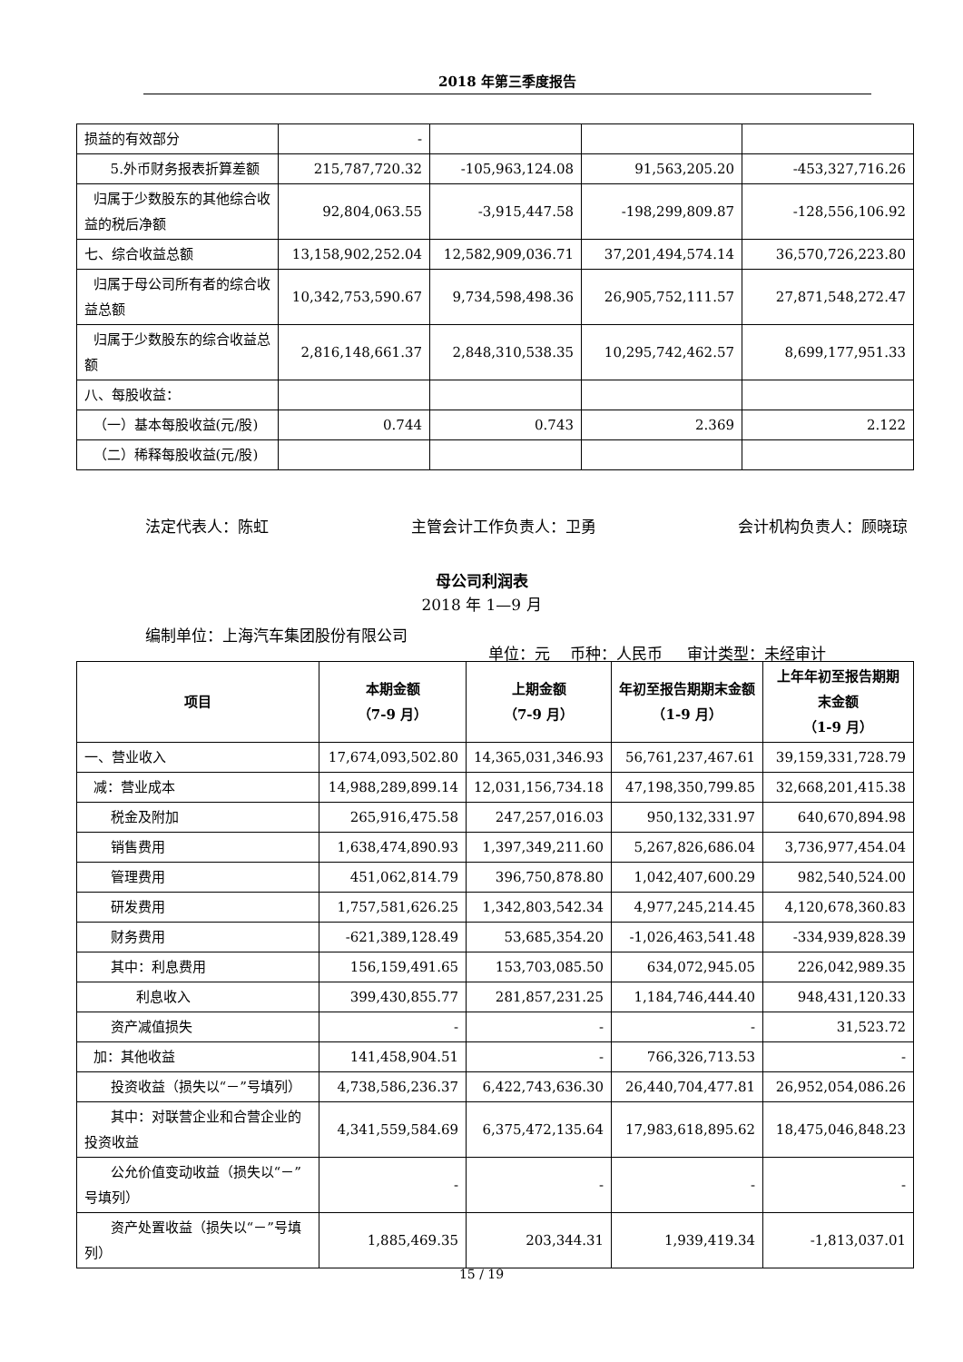2018 年第三季度报告
| 损益的有效部分 | - | | | |
| 5.外币财务报表折算差额 | 215,787,720.32 | -105,963,124.08 | 91,563,205.20 | -453,327,716.26 |
| 归属于少数股东的其他综合收益的税后净额 | 92,804,063.55 | -3,915,447.58 | -198,299,809.87 | -128,556,106.92 |
| 七、综合收益总额 | 13,158,902,252.04 | 12,582,909,036.71 | 37,201,494,574.14 | 36,570,726,223.80 |
| 归属于母公司所有者的综合收益总额 | 10,342,753,590.67 | 9,734,598,498.36 | 26,905,752,111.57 | 27,871,548,272.47 |
| 归属于少数股东的综合收益总额 | 2,816,148,661.37 | 2,848,310,538.35 | 10,295,742,462.57 | 8,699,177,951.33 |
| 八、每股收益： | | | | |
| （一）基本每股收益(元/股) | 0.744 | 0.743 | 2.369 | 2.122 |
| （二）稀释每股收益(元/股) | | | | |
法定代表人：陈虹 主管会计工作负责人：卫勇 会计机构负责人：顾晓琼
母公司利润表
2018 年 1—9 月
编制单位：上海汽车集团股份有限公司
单位：元 币种：人民币 审计类型：未经审计
| 项目 | 本期金额 （7-9 月） | 上期金额 （7-9 月） | 年初至报告期期末金额 （1-9 月） | 上年年初至报告期期末金额 （1-9 月） |
| --- | --- | --- | --- | --- |
| 一、营业收入 | 17,674,093,502.80 | 14,365,031,346.93 | 56,761,237,467.61 | 39,159,331,728.79 |
| 减：营业成本 | 14,988,289,899.14 | 12,031,156,734.18 | 47,198,350,799.85 | 32,668,201,415.38 |
| 税金及附加 | 265,916,475.58 | 247,257,016.03 | 950,132,331.97 | 640,670,894.98 |
| 销售费用 | 1,638,474,890.93 | 1,397,349,211.60 | 5,267,826,686.04 | 3,736,977,454.04 |
| 管理费用 | 451,062,814.79 | 396,750,878.80 | 1,042,407,600.29 | 982,540,524.00 |
| 研发费用 | 1,757,581,626.25 | 1,342,803,542.34 | 4,977,245,214.45 | 4,120,678,360.83 |
| 财务费用 | -621,389,128.49 | 53,685,354.20 | -1,026,463,541.48 | -334,939,828.39 |
| 其中：利息费用 | 156,159,491.65 | 153,703,085.50 | 634,072,945.05 | 226,042,989.35 |
| 利息收入 | 399,430,855.77 | 281,857,231.25 | 1,184,746,444.40 | 948,431,120.33 |
| 资产减值损失 | - | - | - | 31,523.72 |
| 加：其他收益 | 141,458,904.51 | - | 766,326,713.53 | - |
| 投资收益（损失以“－”号填列） | 4,738,586,236.37 | 6,422,743,636.30 | 26,440,704,477.81 | 26,952,054,086.26 |
| 其中：对联营企业和合营企业的投资收益 | 4,341,559,584.69 | 6,375,472,135.64 | 17,983,618,895.62 | 18,475,046,848.23 |
| 公允价值变动收益（损失以“－”号填列） | - | - | - | - |
| 资产处置收益（损失以“－”号填列） | 1,885,469.35 | 203,344.31 | 1,939,419.34 | -1,813,037.01 |
15 / 19